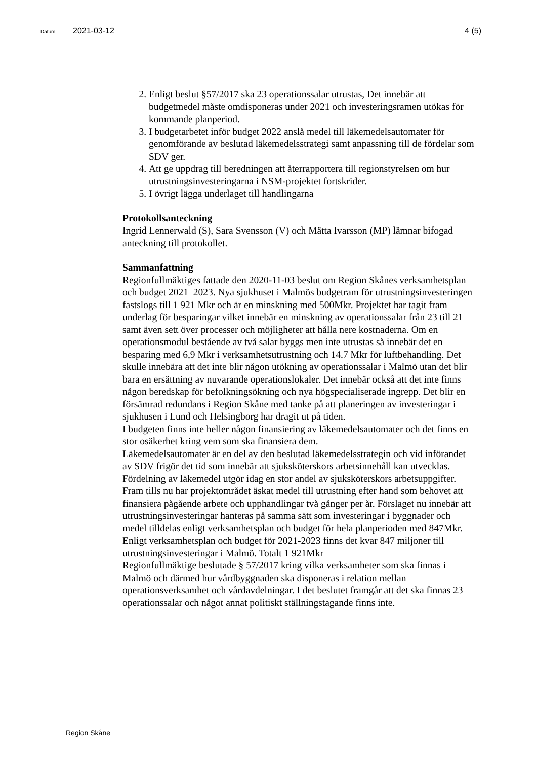Datum 2021-03-12 4 (5)
2. Enligt beslut §57/2017 ska 23 operationssalar utrustas, Det innebär att budgetmedel måste omdisponeras under 2021 och investeringsramen utökas för kommande planperiod.
3. I budgetarbetet inför budget 2022 anslå medel till läkemedelsautomater för genomförande av beslutad läkemedelsstrategi samt anpassning till de fördelar som SDV ger.
4. Att ge uppdrag till beredningen att återrapportera till regionstyrelsen om hur utrustningsinvesteringarna i NSM-projektet fortskrider.
5. I övrigt lägga underlaget till handlingarna
Protokollsanteckning
Ingrid Lennerwald (S), Sara Svensson (V) och Mätta Ivarsson (MP) lämnar bifogad anteckning till protokollet.
Sammanfattning
Regionfullmäktiges fattade den 2020-11-03 beslut om Region Skånes verksamhetsplan och budget 2021–2023. Nya sjukhuset i Malmös budgetram för utrustningsinvesteringen fastslogs till 1 921 Mkr och är en minskning med 500Mkr. Projektet har tagit fram underlag för besparingar vilket innebär en minskning av operationssalar från 23 till 21 samt även sett över processer och möjligheter att hålla nere kostnaderna. Om en operationsmodul bestående av två salar byggs men inte utrustas så innebär det en besparing med 6,9 Mkr i verksamhetsutrustning och 14.7 Mkr för luftbehandling. Det skulle innebära att det inte blir någon utökning av operationssalar i Malmö utan det blir bara en ersättning av nuvarande operationslokaler. Det innebär också att det inte finns någon beredskap för befolkningsökning och nya högspecialiserade ingrepp. Det blir en försämrad redundans i Region Skåne med tanke på att planeringen av investeringar i sjukhusen i Lund och Helsingborg har dragit ut på tiden.
I budgeten finns inte heller någon finansiering av läkemedelsautomater och det finns en stor osäkerhet kring vem som ska finansiera dem.
Läkemedelsautomater är en del av den beslutad läkemedelsstrategin och vid införandet av SDV frigör det tid som innebär att sjuksköterskors arbetsinnehåll kan utvecklas. Fördelning av läkemedel utgör idag en stor andel av sjuksköterskors arbetsuppgifter.
Fram tills nu har projektområdet äskat medel till utrustning efter hand som behovet att finansiera pågående arbete och upphandlingar två gånger per år. Förslaget nu innebär att utrustningsinvesteringar hanteras på samma sätt som investeringar i byggnader och medel tilldelas enligt verksamhetsplan och budget för hela planperioden med 847Mkr. Enligt verksamhetsplan och budget för 2021-2023 finns det kvar 847 miljoner till utrustningsinvesteringar i Malmö. Totalt 1 921Mkr
Regionfullmäktige beslutade § 57/2017 kring vilka verksamheter som ska finnas i Malmö och därmed hur vårdbyggnaden ska disponeras i relation mellan operationsverksamhet och vårdavdelningar. I det beslutet framgår att det ska finnas 23 operationssalar och något annat politiskt ställningstagande finns inte.
Region Skåne